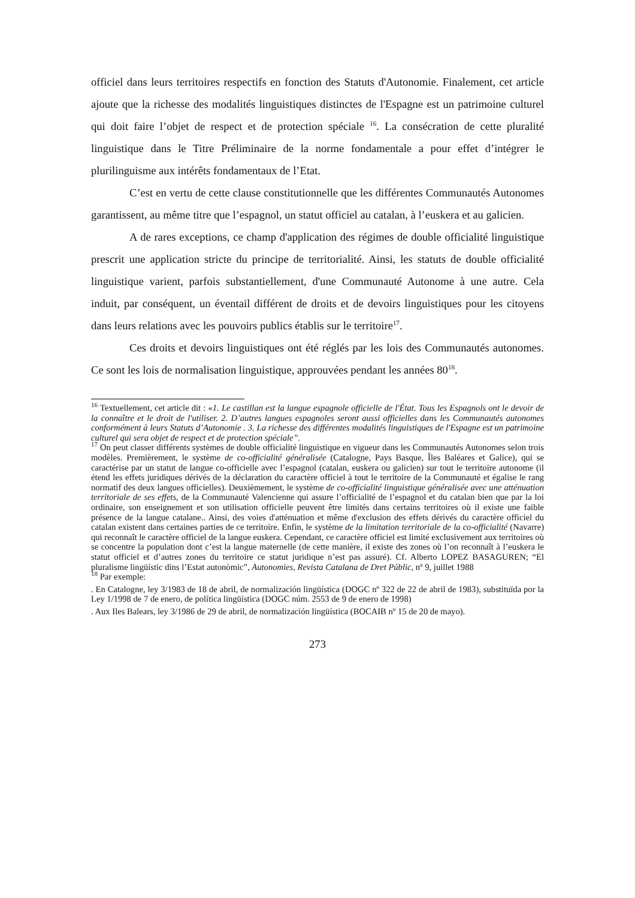officiel dans leurs territoires respectifs en fonction des Statuts d'Autonomie. Finalement, cet article ajoute que la richesse des modalités linguistiques distinctes de l'Espagne est un patrimoine culturel qui doit faire l’objet de respect et de protection spéciale <sup>16</sup>. La consécration de cette pluralité linguistique dans le Titre Préliminaire de la norme fondamentale a pour effet d’intégrer le plurilinguisme aux intérêts fondamentaux de l’Etat.
C’est en vertu de cette clause constitutionnelle que les différentes Communautés Autonomes garantissent, au même titre que l’espagnol, un statut officiel au catalan, à l’euskera et au galicien.
A de rares exceptions, ce champ d'application des régimes de double officialité linguistique prescrit une application stricte du principe de territorialité. Ainsi, les statuts de double officialité linguistique varient, parfois substantiellement, d'une Communauté Autonome à une autre. Cela induit, par conséquent, un éventail différent de droits et de devoirs linguistiques pour les citoyens dans leurs relations avec les pouvoirs publics établis sur le territoire<sup>17</sup>.
Ces droits et devoirs linguistiques ont été réglés par les lois des Communautés autonomes. Ce sont les lois de normalisation linguistique, approuvées pendant les années 80<sup>18</sup>.
<sup>16</sup> Textuellement, cet article dit : «1. Le castillan est la langue espagnole officielle de l'État. Tous les Espagnols ont le devoir de la connaître et le droit de l'utiliser. 2. D’autres langues espagnoles seront aussi officielles dans les Communautés autonomes conformément à leurs Statuts d’Autonomie . 3. La richesse des différentes modalités linguistiques de l'Espagne est un patrimoine culturel qui sera objet de respect et de protection spéciale”.
<sup>17</sup> On peut classer différents systèmes de double officialité linguistique en vigueur dans les Communautés Autonomes selon trois modèles. Premièrement, le système de co-officialité généralisée (Catalogne, Pays Basque, Îles Baléares et Galice), qui se caractérise par un statut de langue co-officielle avec l’espagnol (catalan, euskera ou galicien) sur tout le territoire autonome (il étend les effets juridiques dérivés de la déclaration du caractère officiel à tout le territoire de la Communauté et égalise le rang normatif des deux langues officielles). Deuxièmement, le système de co-officialité linguistique généralisée avec une atténuation territoriale de ses effets, de la Communauté Valencienne qui assure l’officialité de l’espagnol et du catalan bien que par la loi ordinaire, son enseignement et son utilisation officielle peuvent être limités dans certains territoires où il existe une faible présence de la langue catalane.. Ainsi, des voies d'atténuation et même d'exclusion des effets dérivés du caractère officiel du catalan existent dans certaines parties de ce territoire. Enfin, le système de la limitation territoriale de la co-officialité (Navarre) qui reconnaît le caractère officiel de la langue euskera. Cependant, ce caractère officiel est limité exclusivement aux territoires où se concentre la population dont c’est la langue maternelle (de cette manière, il existe des zones où l’on reconnaît à l’euskera le statut officiel et d’autres zones du territoire ce statut juridique n’est pas assuré). Cf. Alberto LOPEZ BASAGUREN; “El pluralisme lingüístic dins l’Estat autonòmic”, Autonomies, Revista Catalana de Dret Públic, nº 9, juillet 1988
<sup>18</sup> Par exemple:
. En Catalogne, ley 3/1983 de 18 de abril, de normalización lingüística (DOGC nº 322 de 22 de abril de 1983), substituïda por la Ley 1/1998 de 7 de enero, de política lingüística (DOGC núm. 2553 de 9 de enero de 1998)
. Aux Iles Balears, ley 3/1986 de 29 de abril, de normalización lingüística (BOCAIB nº 15 de 20 de mayo).
273